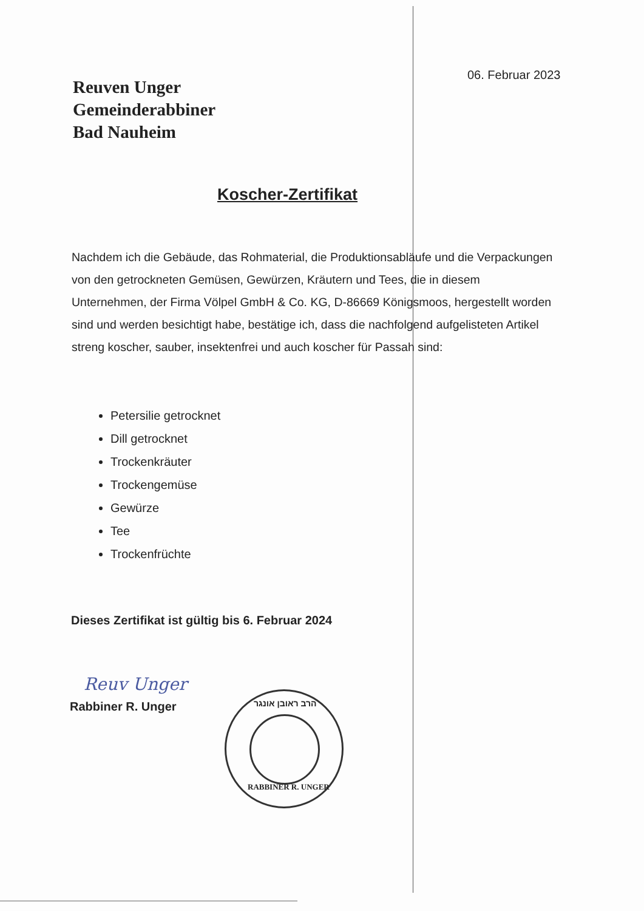06. Februar 2023
Reuven Unger
Gemeinderabbiner
Bad Nauheim
Koscher-Zertifikat
Nachdem ich die Gebäude, das Rohmaterial, die Produktionsabläufe und die Verpackungen von den getrockneten Gemüsen, Gewürzen, Kräutern und Tees, die in diesem Unternehmen, der Firma Völpel GmbH & Co. KG, D-86669 Königsmoos, hergestellt worden sind und werden besichtigt habe, bestätige ich, dass die nachfolgend aufgelisteten Artikel streng koscher, sauber, insektenfrei und auch koscher für Passah sind:
Petersilie getrocknet
Dill getrocknet
Trockenkräuter
Trockengemüse
Gewürze
Tee
Trockenfrüchte
Dieses Zertifikat ist gültig bis 6. Februar 2024
Reuv Unger
Rabbiner R. Unger
הרב ראובן אונגר
RABBINER R. UNGER